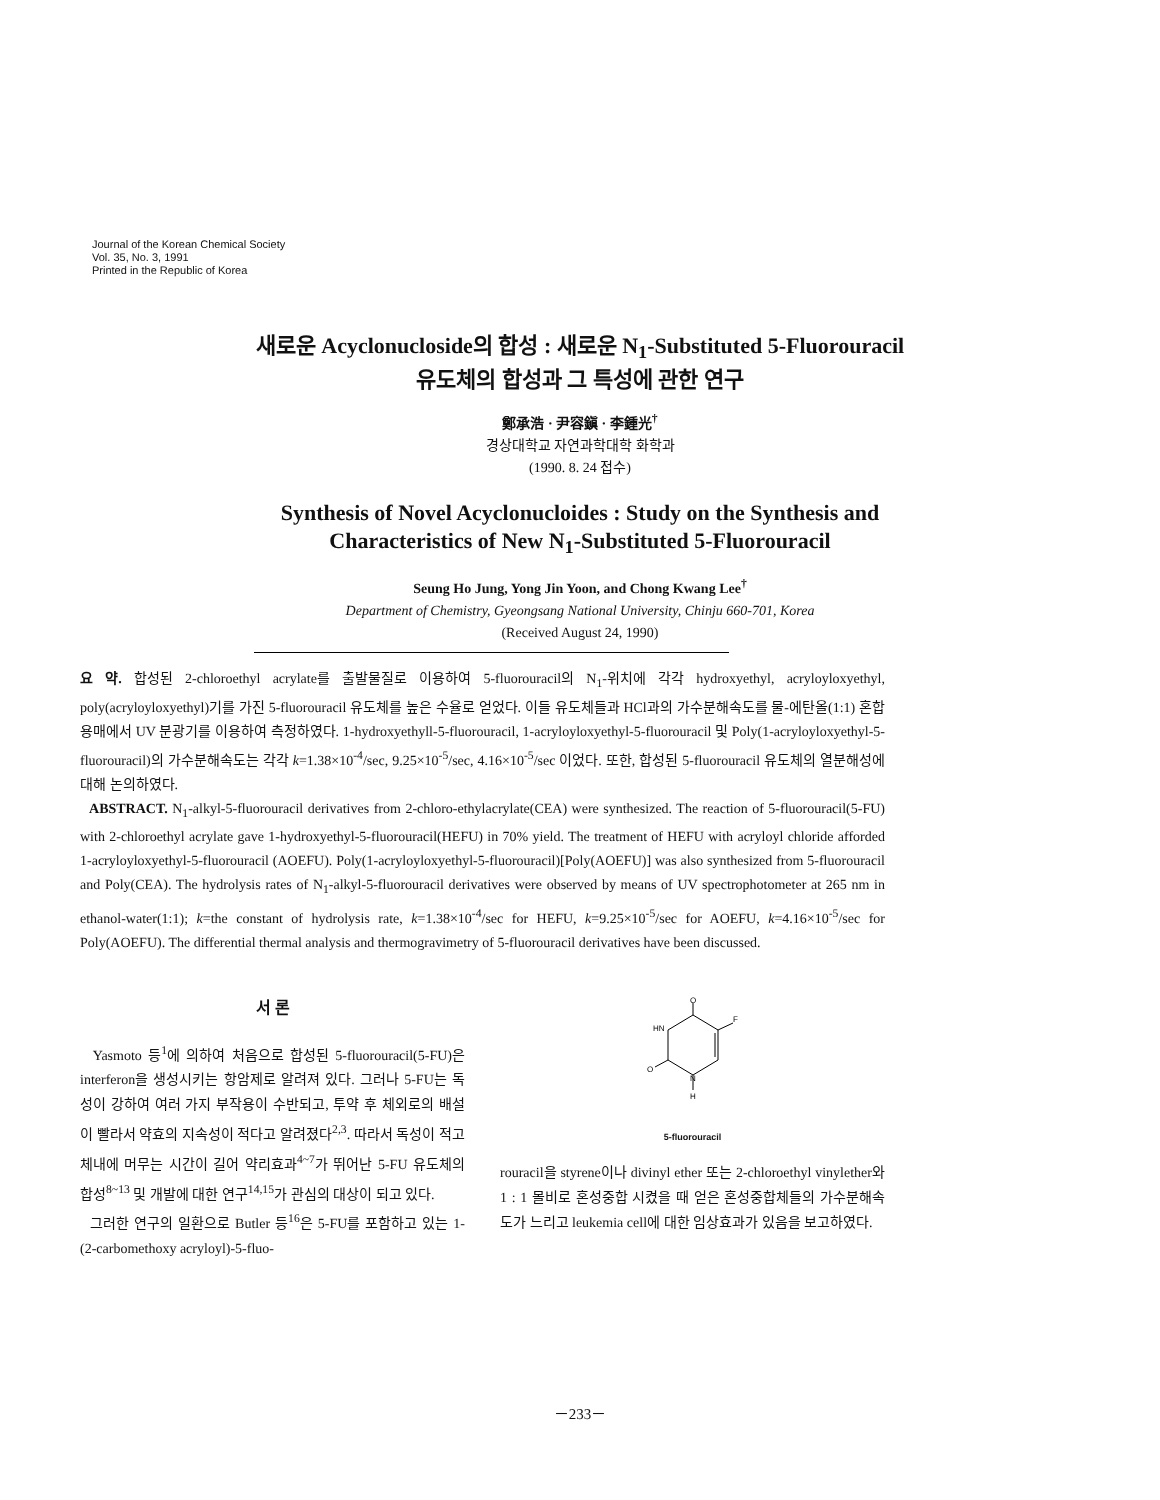Journal of the Korean Chemical Society
Vol. 35, No. 3, 1991
Printed in the Republic of Korea
새로운 Acyclonucloside의 합성 : 새로운 N<sub>1</sub>-Substituted 5-Fluorouracil
유도체의 합성과 그 특성에 관한 연구
鄭承浩 · 尹容鎭 · 李鍾光<sup>†</sup>
경상대학교 자연과학대학 화학과
(1990. 8. 24 접수)
Synthesis of Novel Acyclonucloides : Study on the Synthesis and
Characteristics of New N<sub>1</sub>-Substituted 5-Fluorouracil
Seung Ho Jung, Yong Jin Yoon, and Chong Kwang Lee<sup>†</sup>
Department of Chemistry, Gyeongsang National University, Chinju 660-701, Korea
(Received August 24, 1990)
요 약. 합성된 2-chloroethyl acrylate를 출발물질로 이용하여 5-fluorouracil의 N<sub>1</sub>-위치에 각각 hydroxyethyl, acryloyloxyethyl, poly(acryloyloxyethyl)기를 가진 5-fluorouracil 유도체를 높은 수율로 얻었다. 이들 유도체들과 HCl과의 가수분해속도를 물-에탄올(1:1) 혼합용매에서 UV 분광기를 이용하여 측정하였다. 1-hydroxyethyll-5-fluorouracil, 1-acryloyloxyethyl-5-fluorouracil 및 Poly(1-acryloyloxyethyl-5-fluorouracil)의 가수분해속도는 각각 k=1.38×10<sup>-4</sup>/sec, 9.25×10<sup>-5</sup>/sec, 4.16×10<sup>-5</sup>/sec 이었다. 또한, 합성된 5-fluorouracil 유도체의 열분해성에 대해 논의하였다.
ABSTRACT. N<sub>1</sub>-alkyl-5-fluorouracil derivatives from 2-chloro-ethylacrylate(CEA) were synthesized. The reaction of 5-fluorouracil(5-FU) with 2-chloroethyl acrylate gave 1-hydroxyethyl-5-fluorouracil(HEFU) in 70% yield. The treatment of HEFU with acryloyl chloride afforded 1-acryloyloxyethyl-5-fluorouracil (AOEFU). Poly(1-acryloyloxyethyl-5-fluorouracil)[Poly(AOEFU)] was also synthesized from 5-fluorouracil and Poly(CEA). The hydrolysis rates of N<sub>1</sub>-alkyl-5-fluorouracil derivatives were observed by means of UV spectrophotometer at 265 nm in ethanol-water(1:1); k=the constant of hydrolysis rate, k=1.38×10<sup>-4</sup>/sec for HEFU, k=9.25×10<sup>-5</sup>/sec for AOEFU, k=4.16×10<sup>-5</sup>/sec for Poly(AOEFU). The differential thermal analysis and thermogravimetry of 5-fluorouracil derivatives have been discussed.
서 론
Yasmoto 등<sup>1</sup>에 의하여 처음으로 합성된 5-fluorouracil(5-FU)은 interferon을 생성시키는 항암제로 알려져 있다. 그러나 5-FU는 독성이 강하여 여러 가지 부작용이 수반되고, 투약 후 체외로의 배설이 빨라서 약효의 지속성이 적다고 알려졌다<sup>2,3</sup>. 따라서 독성이 적고 체내에 머무는 시간이 길어 약리효과<sup>4~7</sup>가 뛰어난 5-FU 유도체의 합성<sup>8~13</sup> 및 개발에 대한 연구<sup>14,15</sup>가 관심의 대상이 되고 있다.
그러한 연구의 일환으로 Butler 등<sup>16</sup>은 5-FU를 포함하고 있는 1-(2-carbomethoxy acryloyl)-5-fluo-
O
F
HN
O
N
H
5-fluorouracil
rouracil을 styrene이나 divinyl ether 또는 2-chloroethyl vinylether와 1 : 1 몰비로 혼성중합 시켰을 때 얻은 혼성중합체들의 가수분해속도가 느리고 leukemia cell에 대한 임상효과가 있음을 보고하였다.
－233－